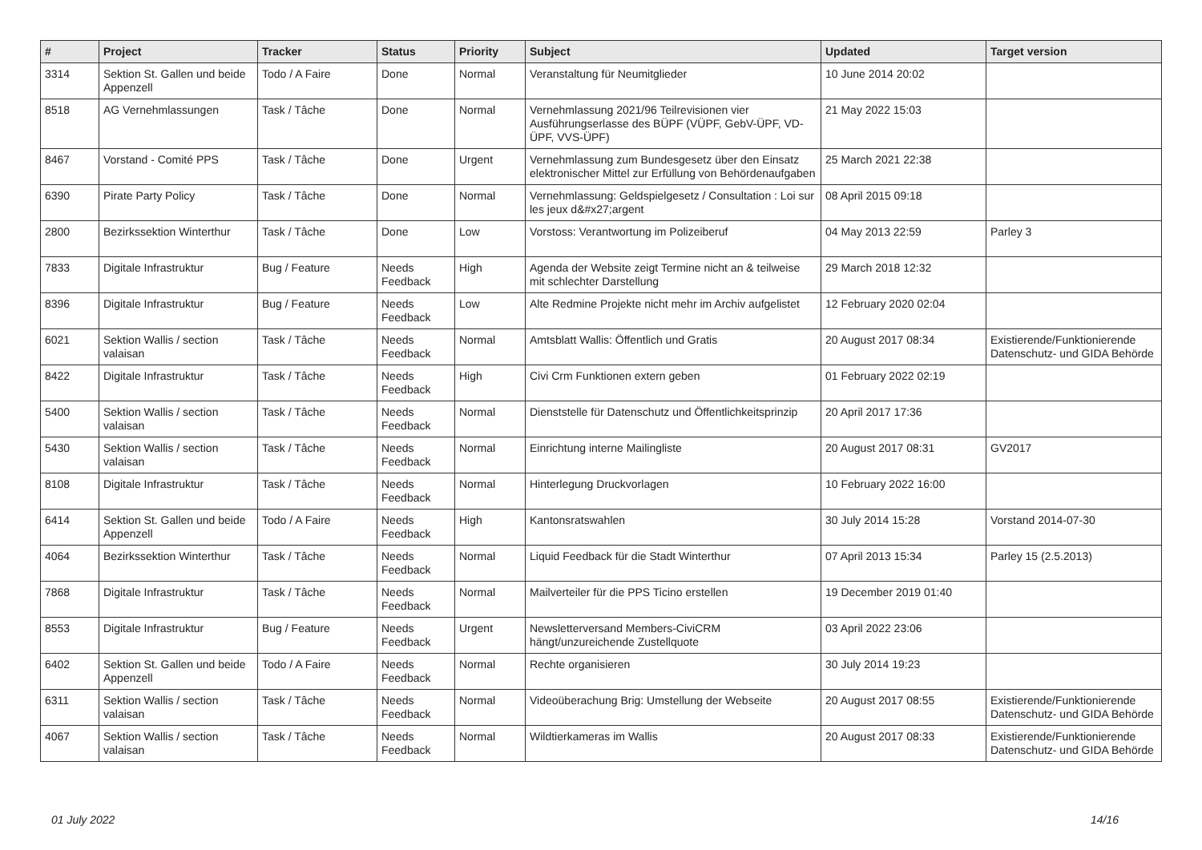| # | Project | Tracker | Status | Priority | Subject | Updated | Target version |
| --- | --- | --- | --- | --- | --- | --- | --- |
| 3314 | Sektion St. Gallen und beide Appenzell | Todo / A Faire | Done | Normal | Veranstaltung für Neumitglieder | 10 June 2014 20:02 | |
| 8518 | AG Vernehmlassungen | Task / Tâche | Done | Normal | Vernehmlassung 2021/96 Teilrevisionen vier Ausführungserlasse des BÜPF (VÜPF, GebV-ÜPF, VD-ÜPF, VVS-ÜPF) | 21 May 2022 15:03 | |
| 8467 | Vorstand - Comité PPS | Task / Tâche | Done | Urgent | Vernehmlassung zum Bundesgesetz über den Einsatz elektronischer Mittel zur Erfüllung von Behördenaufgaben | 25 March 2021 22:38 | |
| 6390 | Pirate Party Policy | Task / Tâche | Done | Normal | Vernehmlassung: Geldspielgesetz / Consultation : Loi sur les jeux d&#x27;argent | 08 April 2015 09:18 | |
| 2800 | Bezirkssektion Winterthur | Task / Tâche | Done | Low | Vorstoss: Verantwortung im Polizeiberuf | 04 May 2013 22:59 | Parley 3 |
| 7833 | Digitale Infrastruktur | Bug / Feature | Needs Feedback | High | Agenda der Website zeigt Termine nicht an & teilweise mit schlechter Darstellung | 29 March 2018 12:32 | |
| 8396 | Digitale Infrastruktur | Bug / Feature | Needs Feedback | Low | Alte Redmine Projekte nicht mehr im Archiv aufgelistet | 12 February 2020 02:04 | |
| 6021 | Sektion Wallis / section valaisan | Task / Tâche | Needs Feedback | Normal | Amtsblatt Wallis: Öffentlich und Gratis | 20 August 2017 08:34 | Existierende/Funktionierende Datenschutz- und GIDA Behörde |
| 8422 | Digitale Infrastruktur | Task / Tâche | Needs Feedback | High | Civi Crm Funktionen extern geben | 01 February 2022 02:19 | |
| 5400 | Sektion Wallis / section valaisan | Task / Tâche | Needs Feedback | Normal | Dienststelle für Datenschutz und Öffentlichkeitsprinzip | 20 April 2017 17:36 | |
| 5430 | Sektion Wallis / section valaisan | Task / Tâche | Needs Feedback | Normal | Einrichtung interne Mailingliste | 20 August 2017 08:31 | GV2017 |
| 8108 | Digitale Infrastruktur | Task / Tâche | Needs Feedback | Normal | Hinterlegung Druckvorlagen | 10 February 2022 16:00 | |
| 6414 | Sektion St. Gallen und beide Appenzell | Todo / A Faire | Needs Feedback | High | Kantonsratswahlen | 30 July 2014 15:28 | Vorstand 2014-07-30 |
| 4064 | Bezirkssektion Winterthur | Task / Tâche | Needs Feedback | Normal | Liquid Feedback für die Stadt Winterthur | 07 April 2013 15:34 | Parley 15 (2.5.2013) |
| 7868 | Digitale Infrastruktur | Task / Tâche | Needs Feedback | Normal | Mailverteiler für die PPS Ticino erstellen | 19 December 2019 01:40 | |
| 8553 | Digitale Infrastruktur | Bug / Feature | Needs Feedback | Urgent | Newsletterversand Members-CiviCRM hängt/unzureichende Zustellquote | 03 April 2022 23:06 | |
| 6402 | Sektion St. Gallen und beide Appenzell | Todo / A Faire | Needs Feedback | Normal | Rechte organisieren | 30 July 2014 19:23 | |
| 6311 | Sektion Wallis / section valaisan | Task / Tâche | Needs Feedback | Normal | Videoüberachung Brig: Umstellung der Webseite | 20 August 2017 08:55 | Existierende/Funktionierende Datenschutz- und GIDA Behörde |
| 4067 | Sektion Wallis / section valaisan | Task / Tâche | Needs Feedback | Normal | Wildtierkameras im Wallis | 20 August 2017 08:33 | Existierende/Funktionierende Datenschutz- und GIDA Behörde |
01 July 2022 14/16